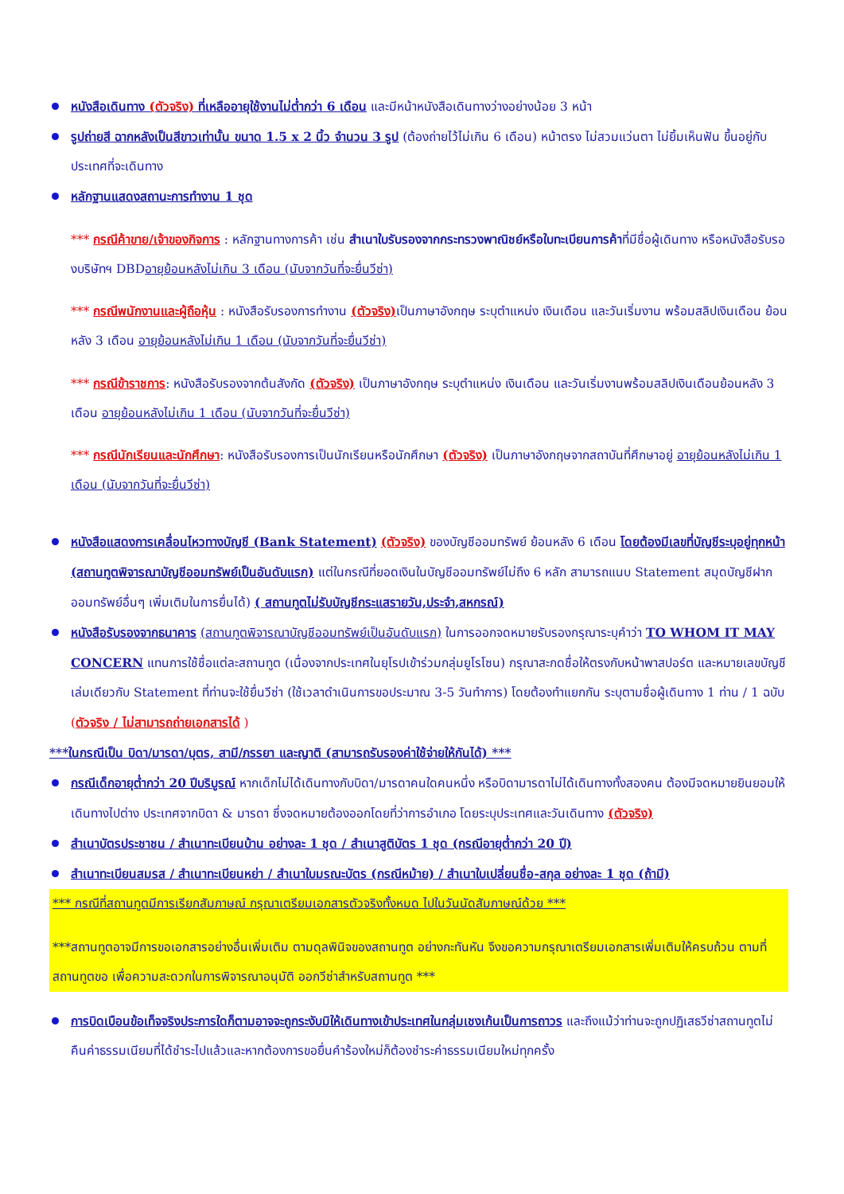หนังสือเดินทาง (ตัวจริง) ที่เหลืออายุใช้งานไม่ต่ำกว่า 6 เดือน และมีหน้าหนังสือเดินทางว่างอย่างน้อย 3 หน้า
รูปถ่ายสี ฉากหลังเป็นสีขาวเท่านั้น ขนาด 1.5 x 2 นิ้ว จำนวน 3 รูป (ต้องถ่ายไว้ไม่เกิน 6 เดือน) หน้าตรง ไม่สวมแว่นตา ไม่ยิ้มเห็นฟัน ขึ้นอยู่กับประเทศที่จะเดินทาง
หลักฐานแสดงสถานะการทำงาน 1 ชุด
*** กรณีค้าขาย/เจ้าของกิจการ : หลักฐานทางการค้า เช่น สำเนาใบรับรองจากกระทรวงพาณิชย์หรือใบทะเบียนการค้าที่มีชื่อผู้เดินทาง หรือหนังสือรับรองบริษัทฯ DBDอายุย้อนหลังไม่เกิน 3 เดือน (นับจากวันที่จะยื่นวีซ่า)
*** กรณีพนักงานและผู้ถือหุ้น : หนังสือรับรองการทำงาน (ตัวจริง) เป็นภาษาอังกฤษ ระบุตำแหน่ง เงินเดือน และวันเริ่มงาน พร้อมสลิปเงินเดือน ย้อนหลัง 3 เดือน อายุย้อนหลังไม่เกิน 1 เดือน (นับจากวันที่จะยื่นวีซ่า)
*** กรณีข้าราชการ: หนังสือรับรองจากต้นสังกัด (ตัวจริง) เป็นภาษาอังกฤษ ระบุตำแหน่ง เงินเดือน และวันเริ่มงานพร้อมสลิปเงินเดือนย้อนหลัง 3 เดือน อายุย้อนหลังไม่เกิน 1 เดือน (นับจากวันที่จะยื่นวีซ่า)
*** กรณีนักเรียนและนักศึกษา: หนังสือรับรองการเป็นนักเรียนหรือนักศึกษา (ตัวจริง) เป็นภาษาอังกฤษจากสถาบันที่ศึกษาอยู่ อายุย้อนหลังไม่เกิน 1 เดือน (นับจากวันที่จะยื่นวีซ่า)
หนังสือแสดงการเคลื่อนไหวทางบัญชี (Bank Statement) (ตัวจริง) ของบัญชีออมทรัพย์ ย้อนหลัง 6 เดือน โดยต้องมีเลขที่บัญชีระบุอยู่ทุกหน้า (สถานทูตพิจารณาบัญชีออมทรัพย์เป็นอันดับแรก) แต่ในกรณีที่ยอดเงินในบัญชีออมทรัพย์ไม่ถึง 6 หลัก สามารถแนบ Statement สมุดบัญชีฝากออมทรัพย์อื่นๆ เพิ่มเติมในการยื่นได้) ( สถานทูตไม่รับบัญชีกระแสรายวัน,ประจำ,สหกรณ์)
หนังสือรับรองจากธนาคาร (สถานทูตพิจารณาบัญชีออมทรัพย์เป็นอันดับแรก) ในการออกจดหมายรับรองกรุณาระบุคำว่า TO WHOM IT MAY CONCERN แทนการใช้ชื่อแต่ละสถานทูต (เนื่องจากประเทศในยุโรปเข้าร่วมกลุ่มยูโรโซน) กรุณาสะกดชื่อให้ตรงกับหน้าพาสปอร์ต และหมายเลขบัญชีเล่มเดียวกับ Statement ที่ท่านจะใช้ยื่นวีซ่า (ใช้เวลาดำเนินการขอประมาณ 3-5 วันทำการ) โดยต้องทำแยกกัน ระบุตามชื่อผู้เดินทาง 1 ท่าน / 1 ฉบับ (ตัวจริง / ไม่สามารถถ่ายเอกสารได้ )
***ในกรณีเป็น บิดา/มารดา/บุตร, สามี/ภรรยา และญาติ (สามารถรับรองค่าใช้จ่ายให้กันได้) ***
กรณีเด็กอายุต่ำกว่า 20 ปีบริบูรณ์ หากเด็กไม่ได้เดินทางกับบิดา/มารดาคนใดคนหนึ่ง หรือบิดามารดาไม่ได้เดินทางทั้งสองคน ต้องมีจดหมายยินยอมให้เดินทางไปต่าง ประเทศจากบิดา & มารดา ซึ่งจดหมายต้องออกโดยที่ว่าการอำเภอ โดยระบุประเทศและวันเดินทาง (ตัวจริง)
สำเนาบัตรประชาชน / สำเนาทะเบียนบ้าน อย่างละ 1 ชุด / สำเนาสูติบัตร 1 ชุด (กรณีอายุต่ำกว่า 20 ปี)
สำเนาทะเบียนสมรส / สำเนาทะเบียนหย่า / สำเนาใบมรณะบัตร (กรณีหม้าย) / สำเนาใบเปลี่ยนชื่อ-สกุล อย่างละ 1 ชุด (ถ้ามี)
*** กรณีที่สถานทูตมีการเรียกสัมภาษณ์ กรุณาเตรียมเอกสารตัวจริงทั้งหมด ไปในวันนัดสัมภาษณ์ด้วย ***
***สถานทูตอาจมีการขอเอกสารอย่างอื่นเพิ่มเติม ตามดุลพินิจของสถานทูต อย่างกะทันหัน จึงขอความกรุณาเตรียมเอกสารเพิ่มเติมให้ครบถ้วน ตามที่สถานทูตขอ เพื่อความสะดวกในการพิจารณาอนุมัติ ออกวีซ่าสำหรับสถานทูต ***
การบิดเบือนข้อเท็จจริงประการใดก็ตามอาจจะถูกระงับมิให้เดินทางเข้าประเทศในกลุ่มเชงเก้นเป็นการถาวร และถึงแม้ว่าท่านจะถูกปฏิเสธวีซ่าสถานทูตไม่คืนค่าธรรมเนียมที่ได้ชำระไปแล้วและหากต้องการขอยื่นคำร้องใหม่ก็ต้องชำระค่าธรรมเนียมใหม่ทุกครั้ง